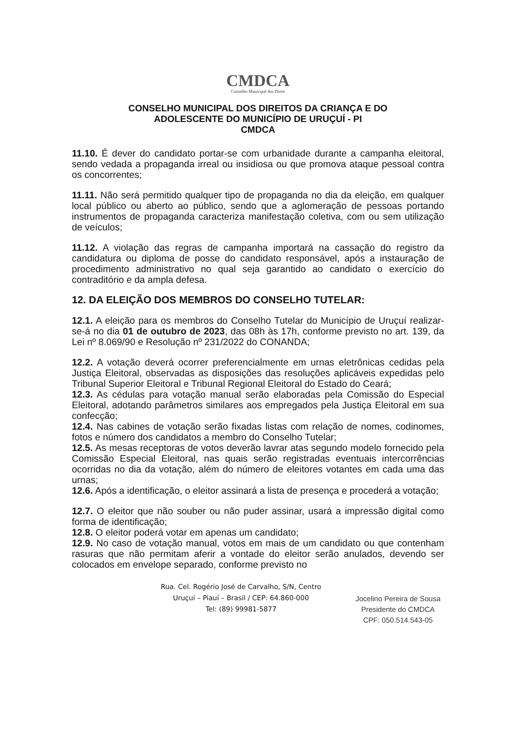CMDCA
Conselho Municipal dos Direit
CONSELHO MUNICIPAL DOS DIREITOS DA CRIANÇA E DO
ADOLESCENTE DO MUNICÍPIO DE URUÇUÍ - PI
CMDCA
11.10. É dever do candidato portar-se com urbanidade durante a campanha eleitoral, sendo vedada a propaganda irreal ou insidiosa ou que promova ataque pessoal contra os concorrentes;
11.11. Não será permitido qualquer tipo de propaganda no dia da eleição, em qualquer local público ou aberto ao público, sendo que a aglomeração de pessoas portando instrumentos de propaganda caracteriza manifestação coletiva, com ou sem utilização de veículos;
11.12. A violação das regras de campanha importará na cassação do registro da candidatura ou diploma de posse do candidato responsável, após a instauração de procedimento administrativo no qual seja garantido ao candidato o exercício do contraditório e da ampla defesa.
12. DA ELEIÇÃO DOS MEMBROS DO CONSELHO TUTELAR:
12.1. A eleição para os membros do Conselho Tutelar do Município de Uruçuí realizar-se-á no dia 01 de outubro de 2023, das 08h às 17h, conforme previsto no art. 139, da Lei nº 8.069/90 e Resolução nº 231/2022 do CONANDA;
12.2. A votação deverá ocorrer preferencialmente em urnas eletrônicas cedidas pela Justiça Eleitoral, observadas as disposições das resoluções aplicáveis expedidas pelo Tribunal Superior Eleitoral e Tribunal Regional Eleitoral do Estado do Ceará;
12.3. As cédulas para votação manual serão elaboradas pela Comissão do Especial Eleitoral, adotando parâmetros similares aos empregados pela Justiça Eleitoral em sua confecção;
12.4. Nas cabines de votação serão fixadas listas com relação de nomes, codinomes, fotos e número dos candidatos a membro do Conselho Tutelar;
12.5. As mesas receptoras de votos deverão lavrar atas segundo modelo fornecido pela Comissão Especial Eleitoral, nas quais serão registradas eventuais intercorrências ocorridas no dia da votação, além do número de eleitores votantes em cada uma das urnas;
12.6. Após a identificação, o eleitor assinará a lista de presença e procederá a votação;
12.7. O eleitor que não souber ou não puder assinar, usará a impressão digital como forma de identificação;
12.8. O eleitor poderá votar em apenas um candidato;
12.9. No caso de votação manual, votos em mais de um candidato ou que contenham rasuras que não permitam aferir a vontade do eleitor serão anulados, devendo ser colocados em envelope separado, conforme previsto no
Rua. Cel. Rogério José de Carvalho, S/N, Centro
Uruçuí – Piauí – Brasil / CEP: 64.860-000
Tel: (89) 99981-5877
Jocelino Pereira de Sousa
Presidente do CMDCA
CPF: 050.514.543-05